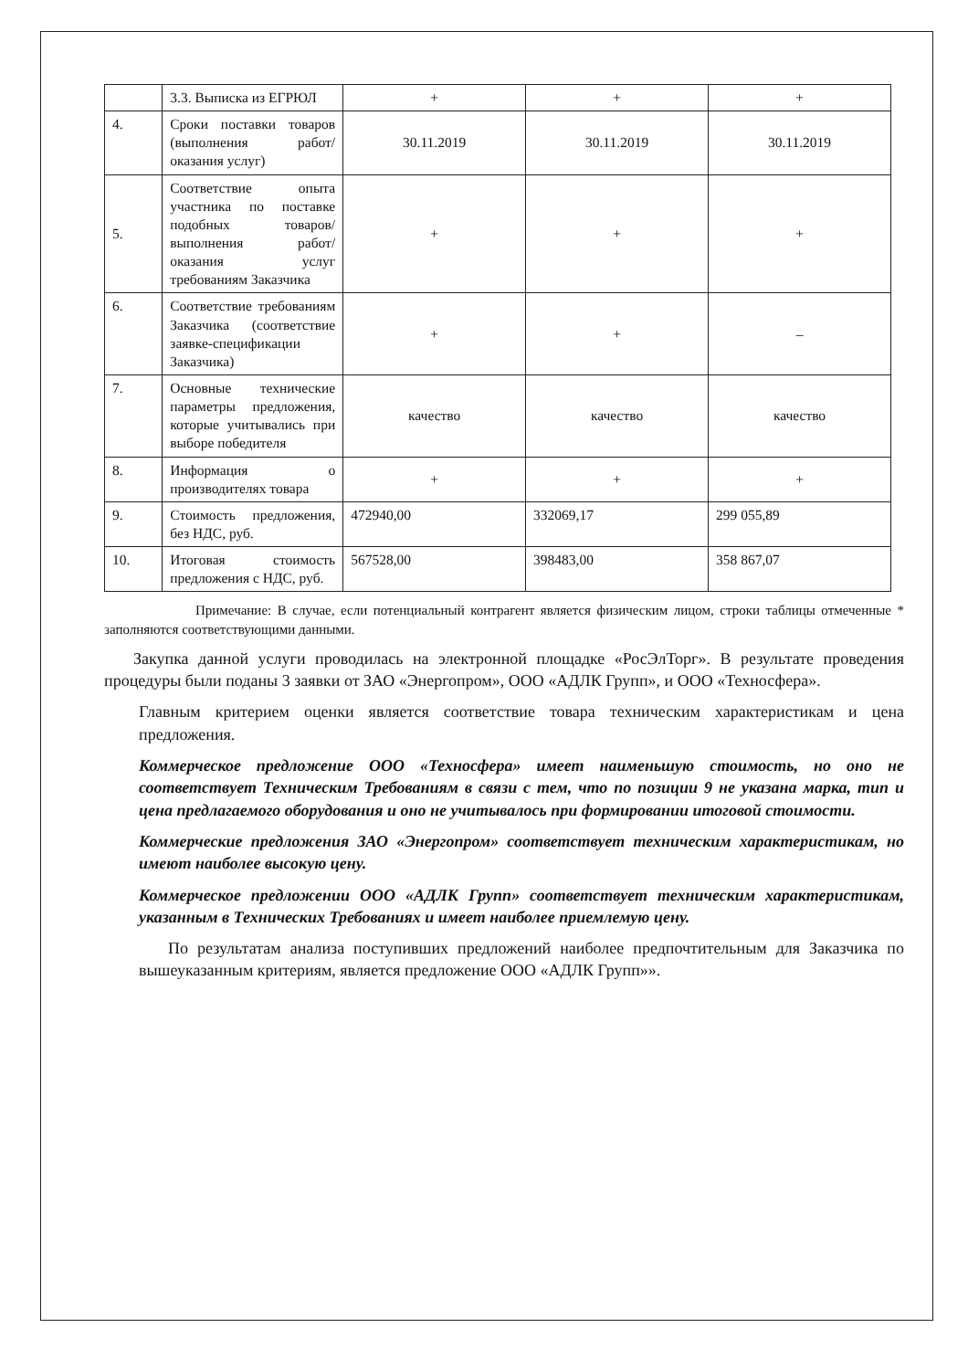| | 3.3. Выписка из ЕГРЮЛ | + | + | + |
| 4. | Сроки поставки товаров (выполнения работ/ оказания услуг) | 30.11.2019 | 30.11.2019 | 30.11.2019 |
| 5. | Соответствие опыта участника по поставке подобных товаров/ выполнения работ/ оказания услуг требованиям Заказчика | + | + | + |
| 6. | Соответствие требованиям Заказчика (соответствие заявке-спецификации Заказчика) | + | + | – |
| 7. | Основные технические параметры предложения, которые учитывались при выборе победителя | качество | качество | качество |
| 8. | Информация о производителях товара | + | + | + |
| 9. | Стоимость предложения, без НДС, руб. | 472940,00 | 332069,17 | 299 055,89 |
| 10. | Итоговая стоимость предложения с НДС, руб. | 567528,00 | 398483,00 | 358 867,07 |
Примечание: В случае, если потенциальный контрагент является физическим лицом, строки таблицы отмеченные * заполняются соответствующими данными.
Закупка данной услуги проводилась на электронной площадке «РосЭлТорг». В результате проведения процедуры были поданы 3 заявки от ЗАО «Энергопром», ООО «АДЛК Групп», и ООО «Техносфера».
Главным критерием оценки является соответствие товара техническим характеристикам и цена предложения.
Коммерческое предложение ООО «Техносфера» имеет наименьшую стоимость, но оно не соответствует Техническим Требованиям в связи с тем, что по позиции 9 не указана марка, тип и цена предлагаемого оборудования и оно не учитывалось при формировании итоговой стоимости.
Коммерческие предложения ЗАО «Энергопром» соответствует техническим характеристикам, но имеют наиболее высокую цену.
Коммерческое предложении ООО «АДЛК Групп» соответствует техническим характеристикам, указанным в Технических Требованиях и имеет наиболее приемлемую цену.
По результатам анализа поступивших предложений наиболее предпочтительным для Заказчика по вышеуказанным критериям, является предложение ООО «АДЛК Групп»».